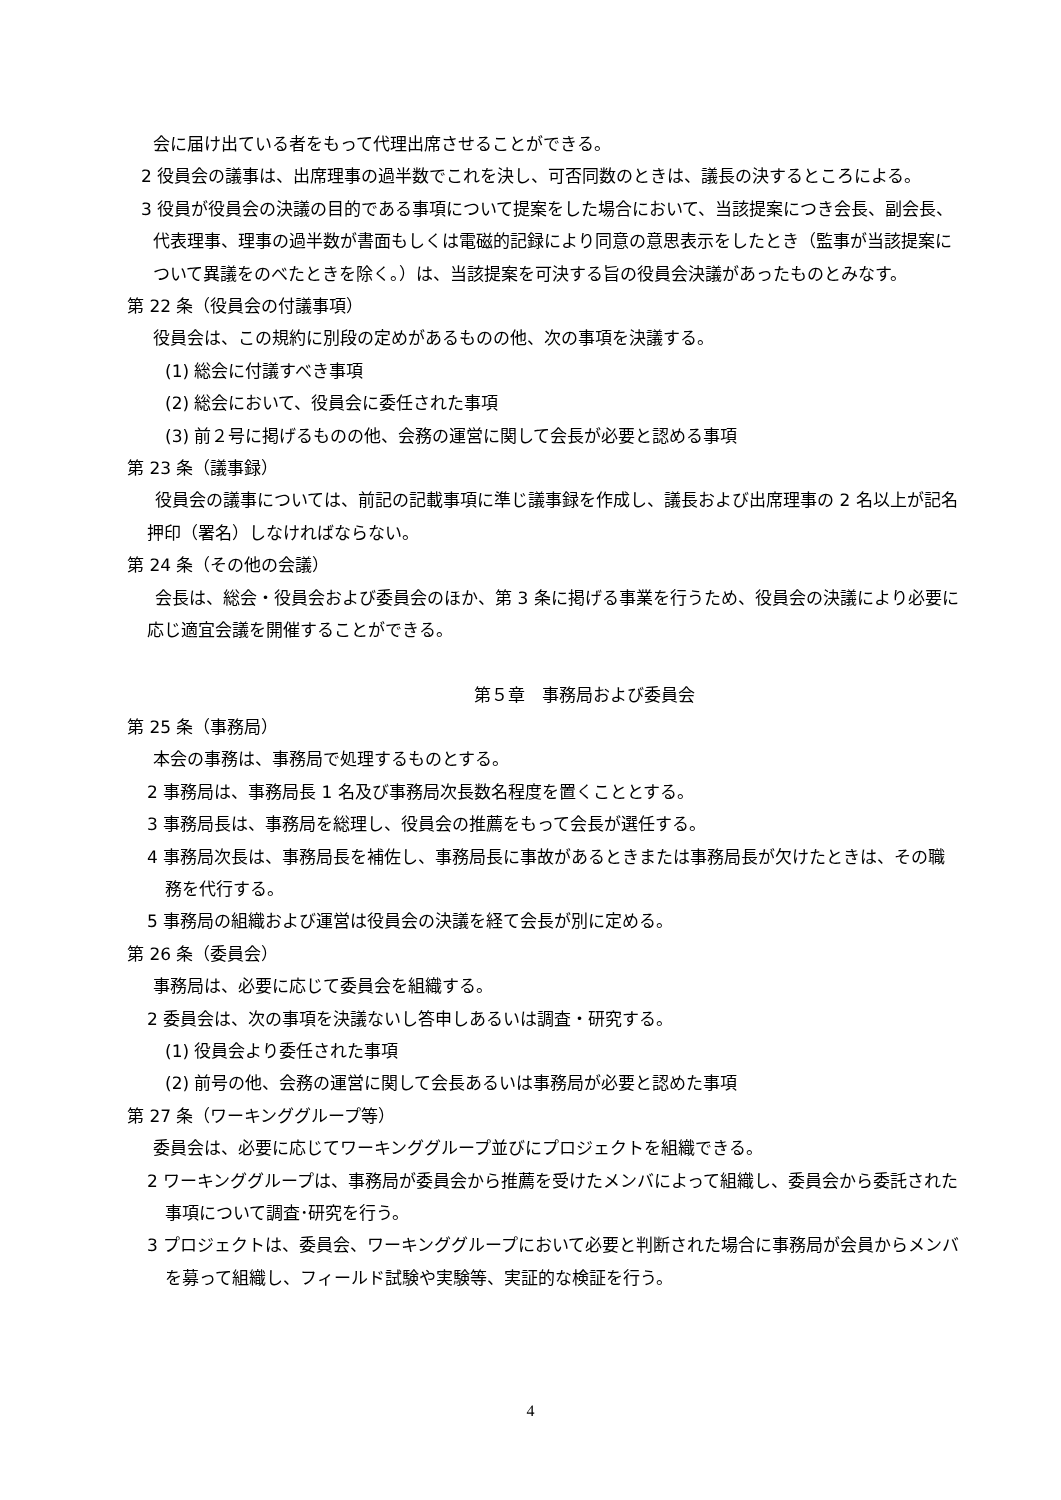会に届け出ている者をもって代理出席させることができる。
2 役員会の議事は、出席理事の過半数でこれを決し、可否同数のときは、議長の決するところによる。
3 役員が役員会の決議の目的である事項について提案をした場合において、当該提案につき会長、副会長、代表理事、理事の過半数が書面もしくは電磁的記録により同意の意思表示をしたとき（監事が当該提案について異議をのべたときを除く。）は、当該提案を可決する旨の役員会決議があったものとみなす。
第 22 条（役員会の付議事項）
役員会は、この規約に別段の定めがあるものの他、次の事項を決議する。
(1) 総会に付議すべき事項
(2) 総会において、役員会に委任された事項
(3) 前２号に掲げるものの他、会務の運営に関して会長が必要と認める事項
第 23 条（議事録）
役員会の議事については、前記の記載事項に準じ議事録を作成し、議長および出席理事の 2 名以上が記名押印（署名）しなければならない。
第 24 条（その他の会議）
会長は、総会・役員会および委員会のほか、第 3 条に掲げる事業を行うため、役員会の決議により必要に応じ適宜会議を開催することができる。
第５章　事務局および委員会
第 25 条（事務局）
本会の事務は、事務局で処理するものとする。
2 事務局は、事務局長 1 名及び事務局次長数名程度を置くこととする。
3 事務局長は、事務局を総理し、役員会の推薦をもって会長が選任する。
4 事務局次長は、事務局長を補佐し、事務局長に事故があるときまたは事務局長が欠けたときは、その職務を代行する。
5 事務局の組織および運営は役員会の決議を経て会長が別に定める。
第 26 条（委員会）
事務局は、必要に応じて委員会を組織する。
2 委員会は、次の事項を決議ないし答申しあるいは調査・研究する。
(1) 役員会より委任された事項
(2) 前号の他、会務の運営に関して会長あるいは事務局が必要と認めた事項
第 27 条（ワーキンググループ等）
委員会は、必要に応じてワーキンググループ並びにプロジェクトを組織できる。
2 ワーキンググループは、事務局が委員会から推薦を受けたメンバによって組織し、委員会から委託された事項について調査･研究を行う。
3 プロジェクトは、委員会、ワーキンググループにおいて必要と判断された場合に事務局が会員からメンバを募って組織し、フィールド試験や実験等、実証的な検証を行う。
4